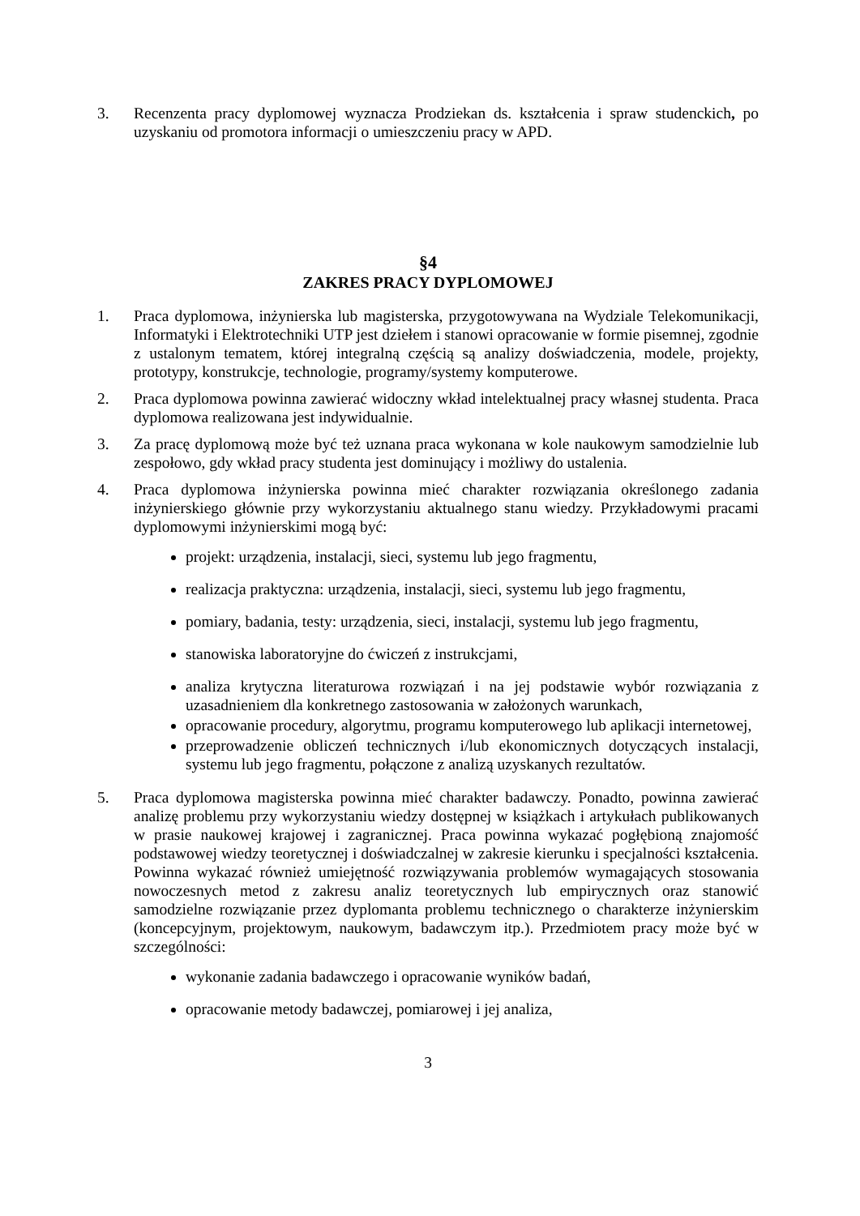3. Recenzenta pracy dyplomowej wyznacza Prodziekan ds. kształcenia i spraw studenckich, po uzyskaniu od promotora informacji o umieszczeniu pracy w APD.
§4
ZAKRES PRACY DYPLOMOWEJ
1. Praca dyplomowa, inżynierska lub magisterska, przygotowywana na Wydziale Telekomunikacji, Informatyki i Elektrotechniki UTP jest dziełem i stanowi opracowanie w formie pisemnej, zgodnie z ustalonym tematem, której integralną częścią są analizy doświadczenia, modele, projekty, prototypy, konstrukcje, technologie, programy/systemy komputerowe.
2. Praca dyplomowa powinna zawierać widoczny wkład intelektualnej pracy własnej studenta. Praca dyplomowa realizowana jest indywidualnie.
3. Za pracę dyplomową może być też uznana praca wykonana w kole naukowym samodzielnie lub zespołowo, gdy wkład pracy studenta jest dominujący i możliwy do ustalenia.
4. Praca dyplomowa inżynierska powinna mieć charakter rozwiązania określonego zadania inżynierskiego głównie przy wykorzystaniu aktualnego stanu wiedzy. Przykładowymi pracami dyplomowymi inżynierskimi mogą być:
projekt: urządzenia, instalacji, sieci, systemu lub jego fragmentu,
realizacja praktyczna: urządzenia, instalacji, sieci, systemu lub jego fragmentu,
pomiary, badania, testy: urządzenia, sieci, instalacji, systemu lub jego fragmentu,
stanowiska laboratoryjne do ćwiczeń z instrukcjami,
analiza krytyczna literaturowa rozwiązań i na jej podstawie wybór rozwiązania z uzasadnieniem dla konkretnego zastosowania w założonych warunkach,
opracowanie procedury, algorytmu, programu komputerowego lub aplikacji internetowej,
przeprowadzenie obliczeń technicznych i/lub ekonomicznych dotyczących instalacji, systemu lub jego fragmentu, połączone z analizą uzyskanych rezultatów.
5. Praca dyplomowa magisterska powinna mieć charakter badawczy. Ponadto, powinna zawierać analizę problemu przy wykorzystaniu wiedzy dostępnej w książkach i artykułach publikowanych w prasie naukowej krajowej i zagranicznej. Praca powinna wykazać pogłębioną znajomość podstawowej wiedzy teoretycznej i doświadczalnej w zakresie kierunku i specjalności kształcenia. Powinna wykazać również umiejętność rozwiązywania problemów wymagających stosowania nowoczesnych metod z zakresu analiz teoretycznych lub empirycznych oraz stanowić samodzielne rozwiązanie przez dyplomanta problemu technicznego o charakterze inżynierskim (koncepcyjnym, projektowym, naukowym, badawczym itp.). Przedmiotem pracy może być w szczególności:
wykonanie zadania badawczego i opracowanie wyników badań,
opracowanie metody badawczej, pomiarowej i jej analiza,
3